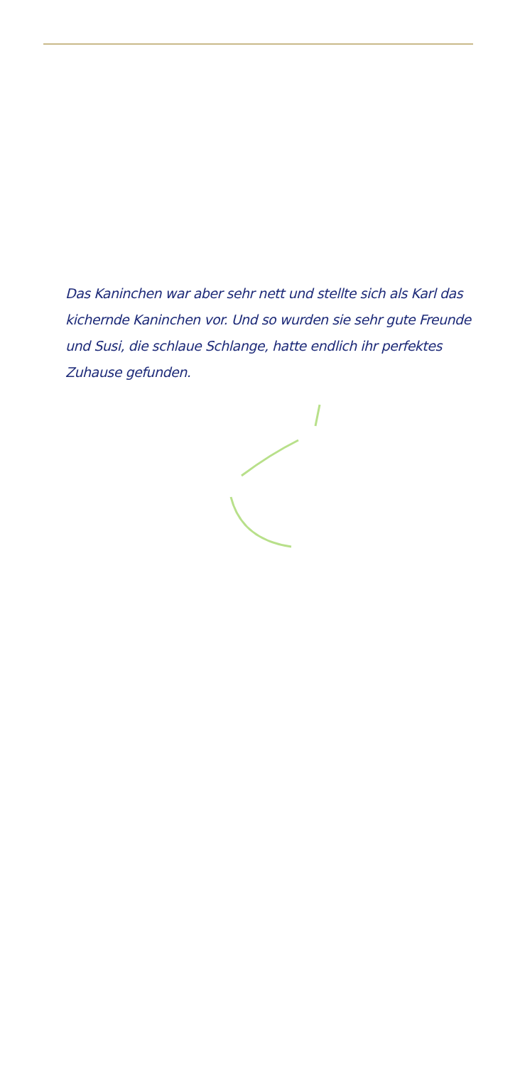Das Kaninchen war aber sehr nett und stellte sich als Karl das kichernde Kaninchen vor. Und so wurden sie sehr gute Freunde und Susi, die schlaue Schlange, hatte endlich ihr perfektes Zuhause gefunden.